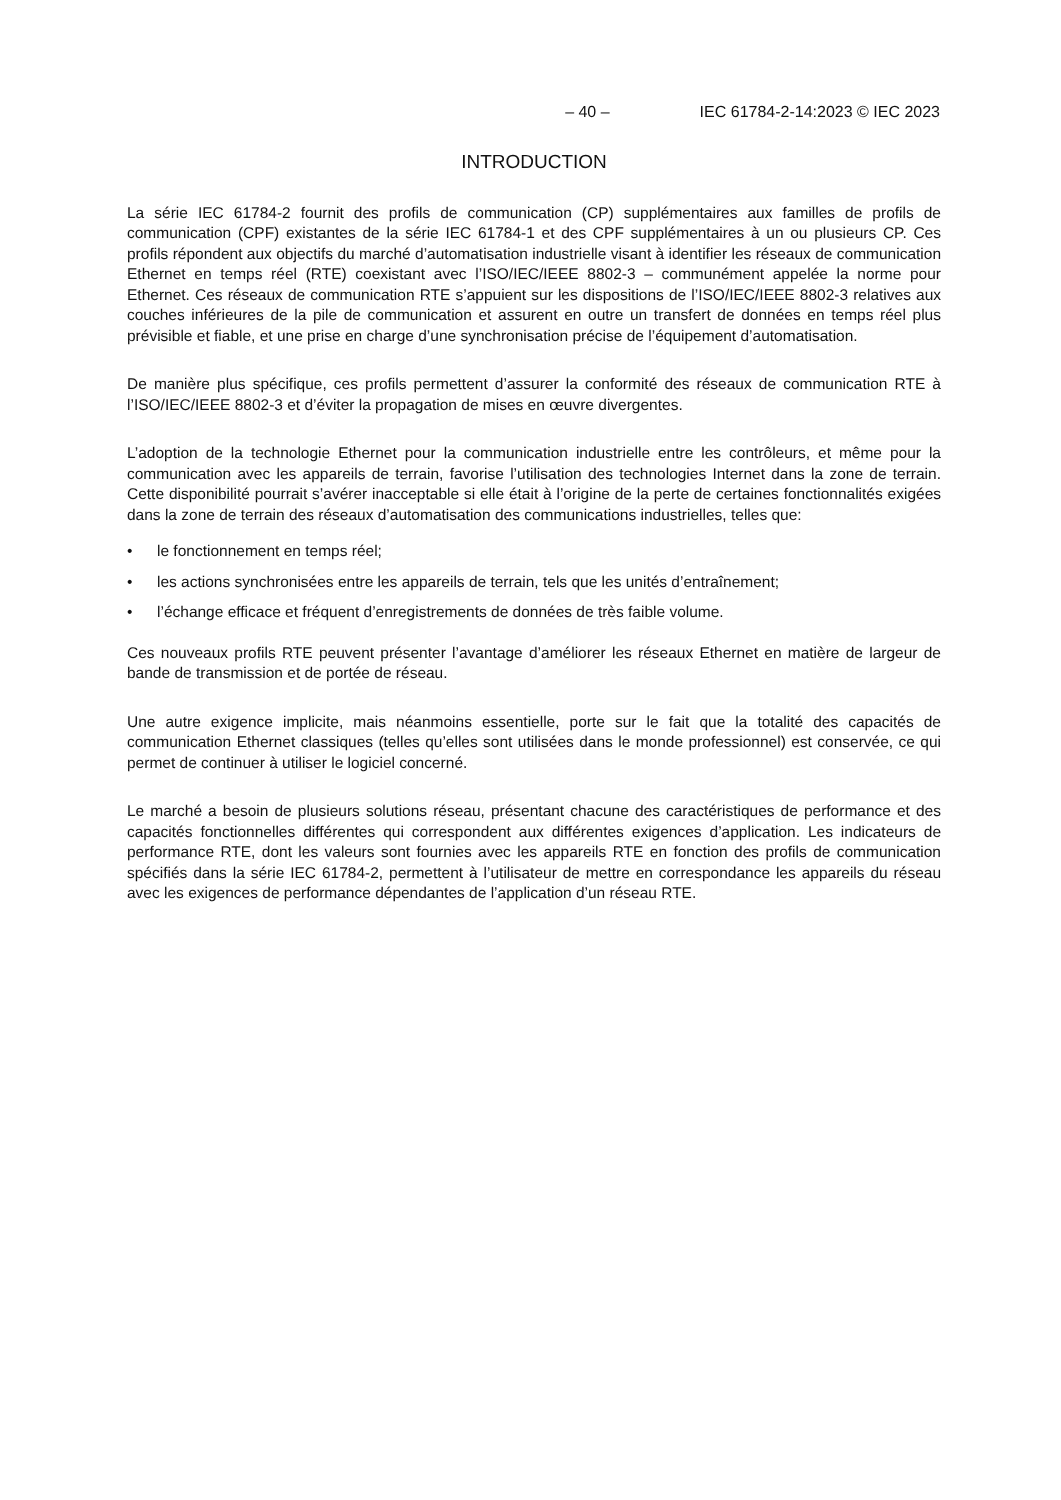– 40 – IEC 61784-2-14:2023 © IEC 2023
INTRODUCTION
La série IEC 61784-2 fournit des profils de communication (CP) supplémentaires aux familles de profils de communication (CPF) existantes de la série IEC 61784-1 et des CPF supplémentaires à un ou plusieurs CP. Ces profils répondent aux objectifs du marché d’automatisation industrielle visant à identifier les réseaux de communication Ethernet en temps réel (RTE) coexistant avec l’ISO/IEC/IEEE 8802-3 – communément appelée la norme pour Ethernet. Ces réseaux de communication RTE s’appuient sur les dispositions de l’ISO/IEC/IEEE 8802-3 relatives aux couches inférieures de la pile de communication et assurent en outre un transfert de données en temps réel plus prévisible et fiable, et une prise en charge d’une synchronisation précise de l’équipement d’automatisation.
De manière plus spécifique, ces profils permettent d’assurer la conformité des réseaux de communication RTE à l’ISO/IEC/IEEE 8802-3 et d’éviter la propagation de mises en œuvre divergentes.
L’adoption de la technologie Ethernet pour la communication industrielle entre les contrôleurs, et même pour la communication avec les appareils de terrain, favorise l’utilisation des technologies Internet dans la zone de terrain. Cette disponibilité pourrait s’avérer inacceptable si elle était à l’origine de la perte de certaines fonctionnalités exigées dans la zone de terrain des réseaux d’automatisation des communications industrielles, telles que:
• le fonctionnement en temps réel;
• les actions synchronisées entre les appareils de terrain, tels que les unités d’entraînement;
• l’échange efficace et fréquent d’enregistrements de données de très faible volume.
Ces nouveaux profils RTE peuvent présenter l’avantage d’améliorer les réseaux Ethernet en matière de largeur de bande de transmission et de portée de réseau.
Une autre exigence implicite, mais néanmoins essentielle, porte sur le fait que la totalité des capacités de communication Ethernet classiques (telles qu’elles sont utilisées dans le monde professionnel) est conservée, ce qui permet de continuer à utiliser le logiciel concerné.
Le marché a besoin de plusieurs solutions réseau, présentant chacune des caractéristiques de performance et des capacités fonctionnelles différentes qui correspondent aux différentes exigences d’application. Les indicateurs de performance RTE, dont les valeurs sont fournies avec les appareils RTE en fonction des profils de communication spécifiés dans la série IEC 61784-2, permettent à l’utilisateur de mettre en correspondance les appareils du réseau avec les exigences de performance dépendantes de l’application d’un réseau RTE.